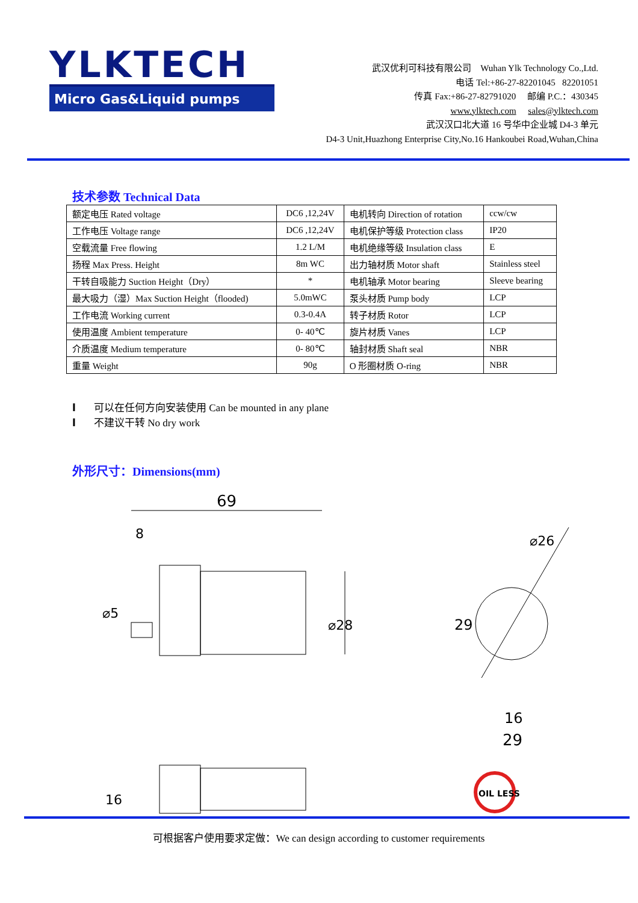YLKTECH
Micro Gas&Liquid pumps
武汉优利可科技有限公司 Wuhan Ylk Technology Co.,Ltd.
电话 Tel:+86-27-82201045 82201051
传真 Fax:+86-27-82791020 邮编 P.C.：430345
www.ylktech.com sales@ylktech.com
武汉汉口北大道 16 号华中企业城 D4-3 单元
D4-3 Unit,Huazhong Enterprise City,No.16 Hankoubei Road,Wuhan,China
技术参数 Technical Data
| 额定电压 Rated voltage | DC6 ,12,24V | 电机转向 Direction of rotation | ccw/cw |
| 工作电压 Voltage range | DC6 ,12,24V | 电机保护等级 Protection class | IP20 |
| 空载流量 Free flowing | 1.2 L/M | 电机绝缘等级 Insulation class | E |
| 扬程 Max Press. Height | 8m WC | 出力轴材质 Motor shaft | Stainless steel |
| 干转自吸能力 Suction Height（Dry） | * | 电机轴承 Motor bearing | Sleeve bearing |
| 最大吸力（湿）Max Suction Height（flooded) | 5.0mWC | 泵头材质 Pump body | LCP |
| 工作电流 Working current | 0.3-0.4A | 转子材质 Rotor | LCP |
| 使用温度 Ambient temperature | 0- 40℃ | 旋片材质 Vanes | LCP |
| 介质温度 Medium temperature | 0- 80℃ | 轴封材质 Shaft seal | NBR |
| 重量 Weight | 90g | O 形圈材质 O-ring | NBR |
l 可以在任何方向安装使用 Can be mounted in any plane
l 不建议干转 No dry work
外形尺寸：Dimensions(mm)
69
8
⌀28
⌀5
⌀26
29
16
29
16
OIL LESS
可根据客户使用要求定做：We can design according to customer requirements